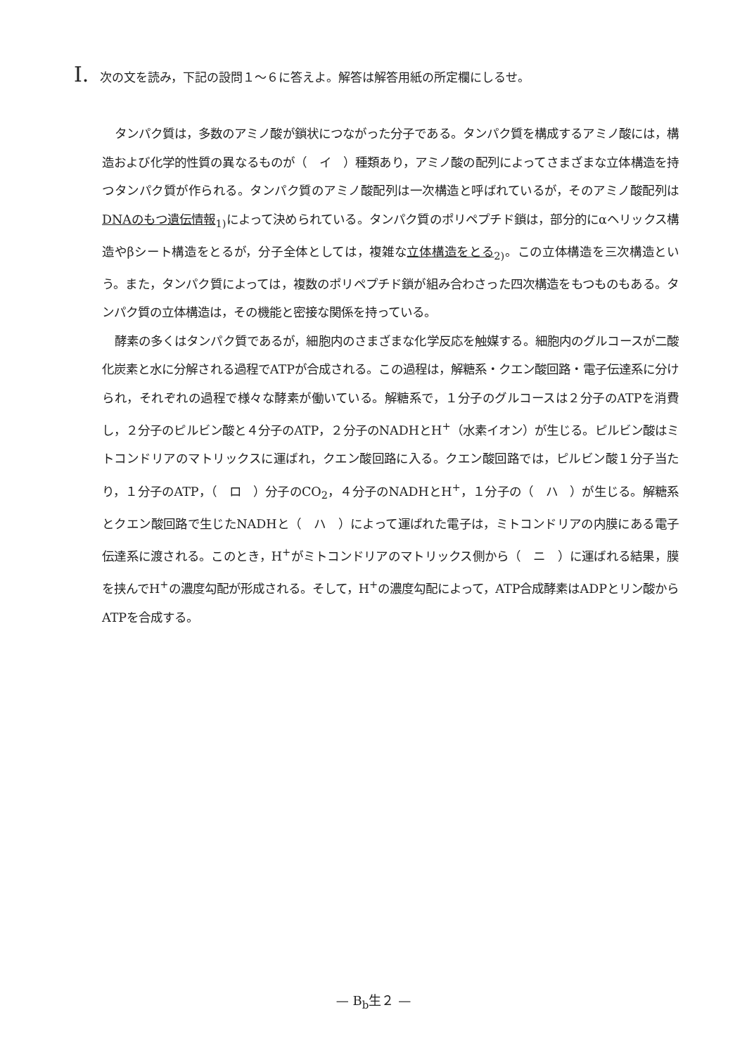I. 次の文を読み，下記の設問１～６に答えよ。解答は解答用紙の所定欄にしるせ。
タンパク質は，多数のアミノ酸が鎖状につながった分子である。タンパク質を構成するアミノ酸には，構造および化学的性質の異なるものが（　イ　）種類あり，アミノ酸の配列によってさまざまな立体構造を持つタンパク質が作られる。タンパク質のアミノ酸配列は一次構造と呼ばれているが，そのアミノ酸配列はDNAのもつ遺伝情報<sub>1)</sub>によって決められている。タンパク質のポリペプチド鎖は，部分的にαヘリックス構造やβシート構造をとるが，分子全体としては，複雑な立体構造をとる<sub>2)</sub>。この立体構造を三次構造という。また，タンパク質によっては，複数のポリペプチド鎖が組み合わさった四次構造をもつものもある。タンパク質の立体構造は，その機能と密接な関係を持っている。
酵素の多くはタンパク質であるが，細胞内のさまざまな化学反応を触媒する。細胞内のグルコースが二酸化炭素と水に分解される過程でATPが合成される。この過程は，解糖系・クエン酸回路・電子伝達系に分けられ，それぞれの過程で様々な酵素が働いている。解糖系で，１分子のグルコースは２分子のATPを消費し，２分子のピルビン酸と４分子のATP，２分子のNADHとH<sup>+</sup>（水素イオン）が生じる。ピルビン酸はミトコンドリアのマトリックスに運ばれ，クエン酸回路に入る。クエン酸回路では，ピルビン酸１分子当たり，１分子のATP，（　ロ　）分子のCO<sub>2</sub>，４分子のNADHとH<sup>+</sup>，１分子の（　ハ　）が生じる。解糖系とクエン酸回路で生じたNADHと（　ハ　）によって運ばれた電子は，ミトコンドリアの内膜にある電子伝達系に渡される。このとき，H<sup>+</sup>がミトコンドリアのマトリックス側から（　ニ　）に運ばれる結果，膜を挟んでH<sup>+</sup>の濃度勾配が形成される。そして，H<sup>+</sup>の濃度勾配によって，ATP合成酵素はADPとリン酸からATPを合成する。
— B<sub>b</sub>生２ —